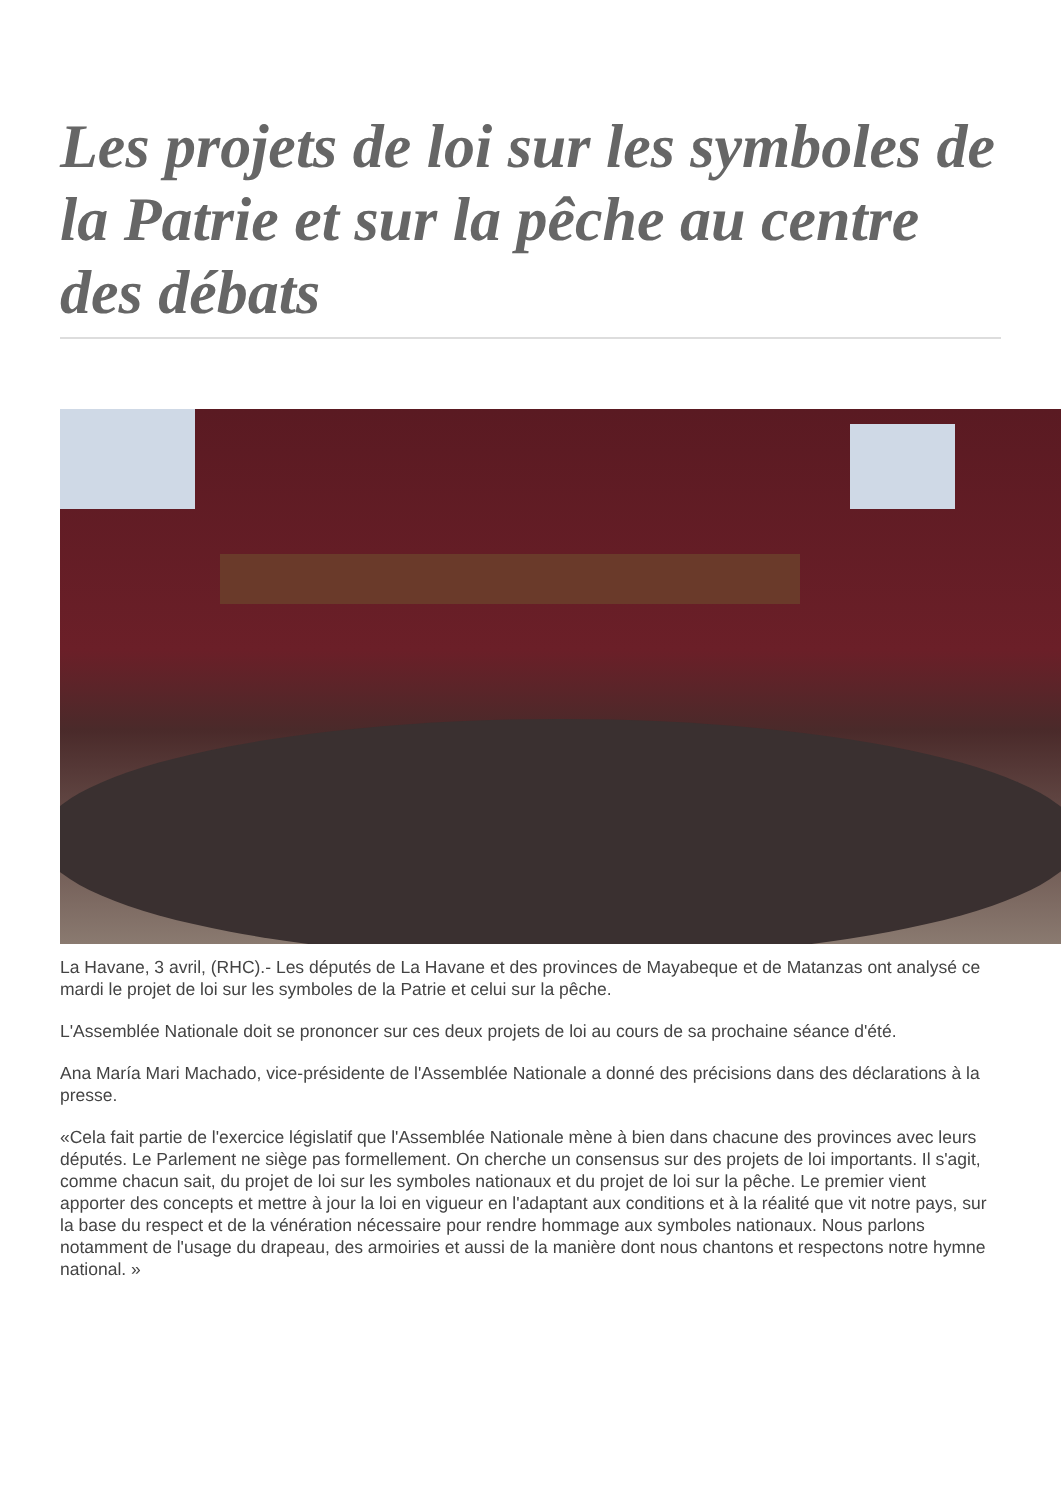Les projets de loi sur les symboles de la Patrie et sur la pêche au centre des débats
La Havane, 3 avril, (RHC).- Les députés de La Havane et des provinces de Mayabeque et de Matanzas ont analysé ce mardi le projet de loi sur les symboles de la Patrie et celui sur la pêche.
L'Assemblée Nationale doit se prononcer sur ces deux projets de loi au cours de sa prochaine séance d'été.
Ana María Mari Machado, vice-présidente de l'Assemblée Nationale a donné des précisions dans des déclarations à la presse.
«Cela fait partie de l'exercice législatif que l'Assemblée Nationale mène à bien dans chacune des provinces avec leurs députés. Le Parlement ne siège pas formellement. On cherche un consensus sur des projets de loi importants. Il s'agit, comme chacun sait, du projet de loi sur les symboles nationaux et du projet de loi sur la pêche. Le premier vient apporter des concepts et mettre à jour la loi en vigueur en l'adaptant aux conditions et à la réalité que vit notre pays, sur la base du respect et de la vénération nécessaire pour rendre hommage aux symboles nationaux. Nous parlons notamment de l'usage du drapeau, des armoiries et aussi de la manière dont nous chantons et respectons notre hymne national. »